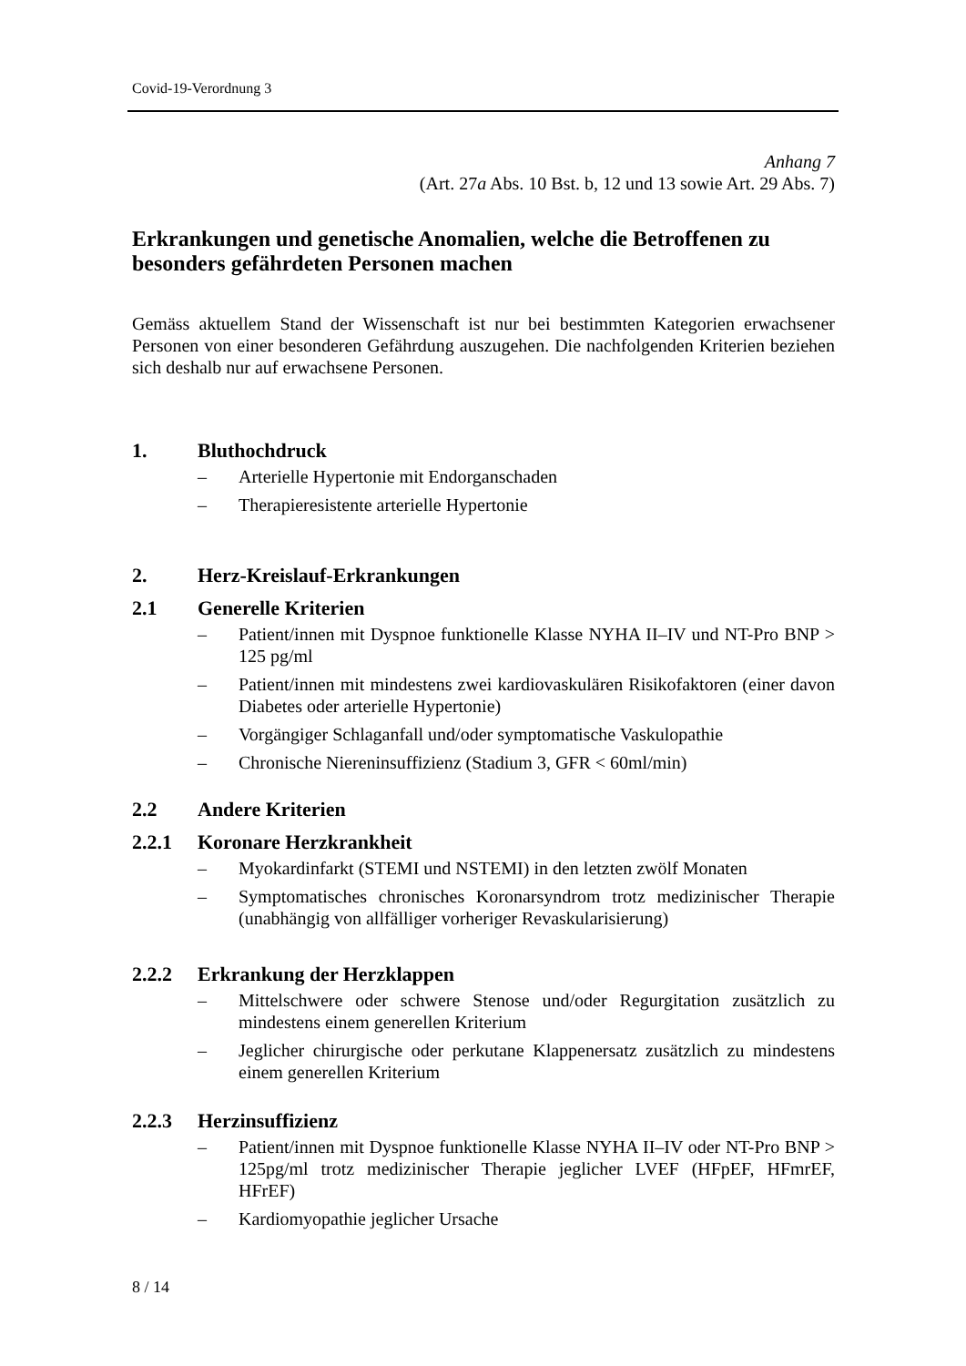Covid-19-Verordnung 3
Anhang 7
(Art. 27a Abs. 10 Bst. b, 12 und 13 sowie Art. 29 Abs. 7)
Erkrankungen und genetische Anomalien, welche die Betroffenen zu besonders gefährdeten Personen machen
Gemäss aktuellem Stand der Wissenschaft ist nur bei bestimmten Kategorien erwachsener Personen von einer besonderen Gefährdung auszugehen. Die nachfolgenden Kriterien beziehen sich deshalb nur auf erwachsene Personen.
1. Bluthochdruck
– Arterielle Hypertonie mit Endorganschaden
– Therapieresistente arterielle Hypertonie
2. Herz-Kreislauf-Erkrankungen
2.1 Generelle Kriterien
– Patient/innen mit Dyspnoe funktionelle Klasse NYHA II–IV und NT-Pro BNP > 125 pg/ml
– Patient/innen mit mindestens zwei kardiovaskulären Risikofaktoren (einer davon Diabetes oder arterielle Hypertonie)
– Vorgängiger Schlaganfall und/oder symptomatische Vaskulopathie
– Chronische Niereninsuffizienz (Stadium 3, GFR < 60ml/min)
2.2 Andere Kriterien
2.2.1 Koronare Herzkrankheit
– Myokardinfarkt (STEMI und NSTEMI) in den letzten zwölf Monaten
– Symptomatisches chronisches Koronarsyndrom trotz medizinischer Therapie (unabhängig von allfälliger vorheriger Revaskularisierung)
2.2.2 Erkrankung der Herzklappen
– Mittelschwere oder schwere Stenose und/oder Regurgitation zusätzlich zu mindestens einem generellen Kriterium
– Jeglicher chirurgische oder perkutane Klappenersatz zusätzlich zu mindestens einem generellen Kriterium
2.2.3 Herzinsuffizienz
– Patient/innen mit Dyspnoe funktionelle Klasse NYHA II–IV oder NT-Pro BNP > 125pg/ml trotz medizinischer Therapie jeglicher LVEF (HFpEF, HFmrEF, HFrEF)
– Kardiomyopathie jeglicher Ursache
8 / 14